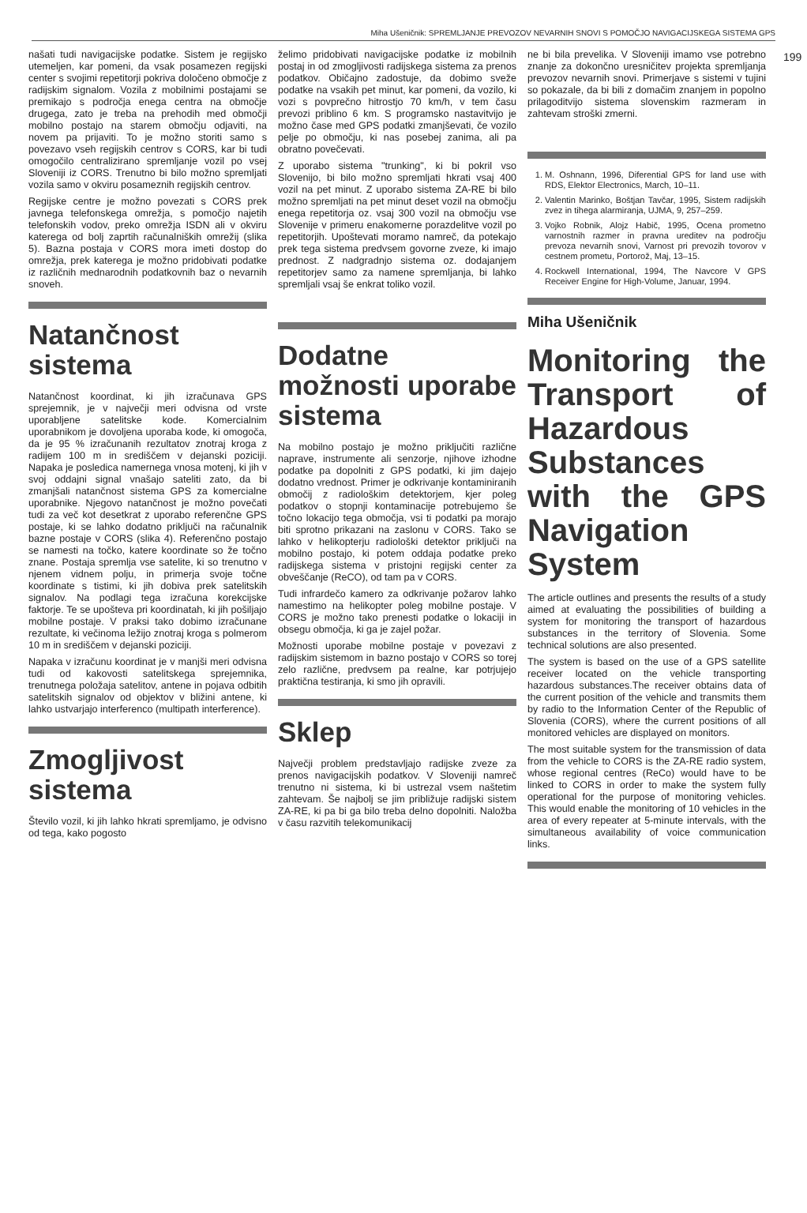Miha Ušeničnik: SPREMLJANJE PREVOZOV NEVARNIH SNOVI S POMOČJO NAVIGACIJSKEGA SISTEMA GPS
199
našati tudi navigacijske podatke. Sistem je regijsko utemeljen, kar pomeni, da vsak posamezen regijski center s svojimi repetitorji pokriva določeno območje z radijskim signalom. Vozila z mobilnimi postajami se premikajo s področja enega centra na območje drugega, zato je treba na prehodih med območji mobilno postajo na starem območju odjaviti, na novem pa prijaviti. To je možno storiti samo s povezavo vseh regijskih centrov s CORS, kar bi tudi omogočilo centralizirano spremljanje vozil po vsej Sloveniji iz CORS. Trenutno bi bilo možno spremljati vozila samo v okviru posameznih regijskih centrov.
Regijske centre je možno povezati s CORS prek javnega telefonskega omrežja, s pomočjo najetih telefonskih vodov, preko omrežja ISDN ali v okviru katerega od bolj zaprtih računalniških omrežij (slika 5). Bazna postaja v CORS mora imeti dostop do omrežja, prek katerega je možno pridobivati podatke iz različnih mednarodnih podatkovnih baz o nevarnih snoveh.
Natančnost sistema
Natančnost koordinat, ki jih izračunava GPS sprejemnik, je v največji meri odvisna od vrste uporabljene satelitske kode. Komercialnim uporabnikom je dovoljena uporaba kode, ki omogoča, da je 95 % izračunanih rezultatov znotraj kroga z radijem 100 m in središčem v dejanski poziciji. Napaka je posledica namernega vnosa motenj, ki jih v svoj oddajni signal vnašajo sateliti zato, da bi zmanjšali natančnost sistema GPS za komercialne uporabnike. Njegovo natančnost je možno povečati tudi za več kot desetkrat z uporabo referenčne GPS postaje, ki se lahko dodatno priključi na računalnik bazne postaje v CORS (slika 4). Referenčno postajo se namesti na točko, katere koordinate so že točno znane. Postaja spremlja vse satelite, ki so trenutno v njenem vidnem polju, in primerja svoje točne koordinate s tistimi, ki jih dobiva prek satelitskih signalov. Na podlagi tega izračuna korekcijske faktorje. Te se upošteva pri koordinatah, ki jih pošiljajo mobilne postaje. V praksi tako dobimo izračunane rezultate, ki večinoma ležijo znotraj kroga s polmerom 10 m in središčem v dejanski poziciji.
Napaka v izračunu koordinat je v manjši meri odvisna tudi od kakovosti satelitskega sprejemnika, trenutnega položaja satelitov, antene in pojava odbitih satelitskih signalov od objektov v bližini antene, ki lahko ustvarjajo interferenco (multipath interference).
Zmogljivost sistema
Število vozil, ki jih lahko hkrati spremljamo, je odvisno od tega, kako pogosto
želimo pridobivati navigacijske podatke iz mobilnih postaj in od zmogljivosti radijskega sistema za prenos podatkov. Običajno zadostuje, da dobimo sveže podatke na vsakih pet minut, kar pomeni, da vozilo, ki vozi s povprečno hitrostjo 70 km/h, v tem času prevozi priblino 6 km. S programsko nastavitvijo je možno čase med GPS podatki zmanjševati, če vozilo pelje po območju, ki nas posebej zanima, ali pa obratno povečevati.
Z uporabo sistema "trunking", ki bi pokril vso Slovenijo, bi bilo možno spremljati hkrati vsaj 400 vozil na pet minut. Z uporabo sistema ZA-RE bi bilo možno spremljati na pet minut deset vozil na območju enega repetitorja oz. vsaj 300 vozil na območju vse Slovenije v primeru enakomerne porazdelitve vozil po repetitorjih. Upoštevati moramo namreč, da potekajo prek tega sistema predvsem govorne zveze, ki imajo prednost. Z nadgradnjo sistema oz. dodajanjem repetitorjev samo za namene spremljanja, bi lahko spremljali vsaj še enkrat toliko vozil.
Dodatne možnosti uporabe sistema
Na mobilno postajo je možno priključiti različne naprave, instrumente ali senzorje, njihove izhodne podatke pa dopolniti z GPS podatki, ki jim dajejo dodatno vrednost. Primer je odkrivanje kontaminiranih območij z radiološkim detektorjem, kjer poleg podatkov o stopnji kontaminacije potrebujemo še točno lokacijo tega območja, vsi ti podatki pa morajo biti sprotno prikazani na zaslonu v CORS. Tako se lahko v helikopterju radiološki detektor priključi na mobilno postajo, ki potem oddaja podatke preko radijskega sistema v pristojni regijski center za obveščanje (ReCO), od tam pa v CORS.
Tudi infrardečo kamero za odkrivanje požarov lahko namestimo na helikopter poleg mobilne postaje. V CORS je možno tako prenesti podatke o lokaciji in obsegu območja, ki ga je zajel požar.
Možnosti uporabe mobilne postaje v povezavi z radijskim sistemom in bazno postajo v CORS so torej zelo različne, predvsem pa realne, kar potrjujejo praktična testiranja, ki smo jih opravili.
Sklep
Največji problem predstavljajo radijske zveze za prenos navigacijskih podatkov. V Sloveniji namreč trenutno ni sistema, ki bi ustrezal vsem naštetim zahtevam. Še najbolj se jim približuje radijski sistem ZA-RE, ki pa bi ga bilo treba delno dopolniti. Naložba v času razvitih telekomunikacij
ne bi bila prevelika. V Sloveniji imamo vse potrebno znanje za dokončno uresničitev projekta spremljanja prevozov nevarnih snovi. Primerjave s sistemi v tujini so pokazale, da bi bili z domačim znanjem in popolno prilagoditvijo sistema slovenskim razmeram in zahtevam stroški zmerni.
1. M. Oshnann, 1996, Diferential GPS for land use with RDS, Elektor Electronics, March, 10–11.
2. Valentin Marinko, Boštjan Tavčar, 1995, Sistem radijskih zvez in tihega alarmiranja, UJMA, 9, 257–259.
3. Vojko Robnik, Alojz Habič, 1995, Ocena prometno varnostnih razmer in pravna ureditev na področju prevoza nevarnih snovi, Varnost pri prevozih tovorov v cestnem prometu, Portorož, Maj, 13–15.
4. Rockwell International, 1994, The Navcore V GPS Receiver Engine for High-Volume, Januar, 1994.
Miha Ušeničnik
Monitoring the Transport of Hazardous Substances with the GPS Navigation System
The article outlines and presents the results of a study aimed at evaluating the possibilities of building a system for monitoring the transport of hazardous substances in the territory of Slovenia. Some technical solutions are also presented.
The system is based on the use of a GPS satellite receiver located on the vehicle transporting hazardous substances.The receiver obtains data of the current position of the vehicle and transmits them by radio to the Information Center of the Republic of Slovenia (CORS), where the current positions of all monitored vehicles are displayed on monitors.
The most suitable system for the transmission of data from the vehicle to CORS is the ZA-RE radio system, whose regional centres (ReCo) would have to be linked to CORS in order to make the system fully operational for the purpose of monitoring vehicles. This would enable the monitoring of 10 vehicles in the area of every repeater at 5-minute intervals, with the simultaneous availability of voice communication links.